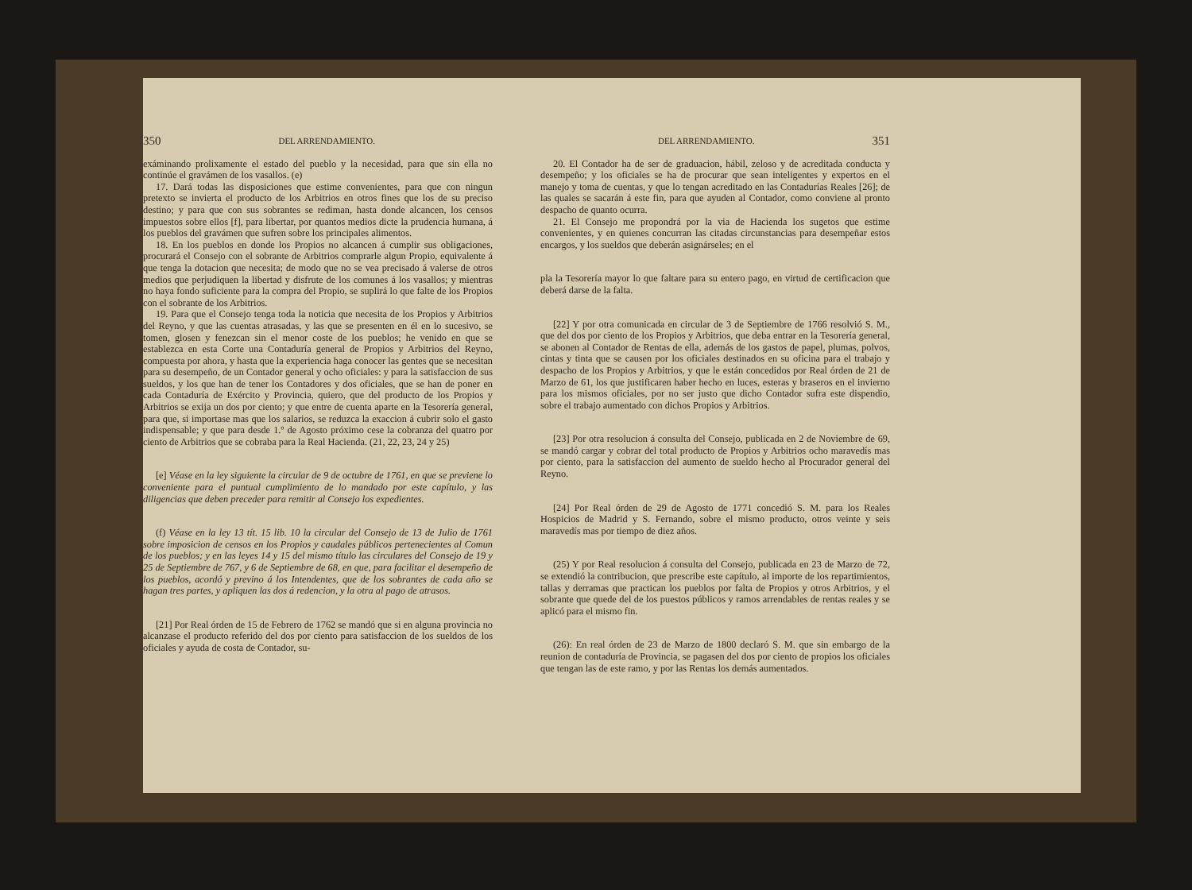350 DEL ARRENDAMIENTO.
exáminando prolixamente el estado del pueblo y la necesidad, para que sin ella no continúe el gravámen de los vasallos. (e)
17. Dará todas las disposiciones que estime convenientes, para que con ningun pretexto se invierta el producto de los Arbitrios en otros fines que los de su preciso destino; y para que con sus sobrantes se rediman, hasta donde alcancen, los censos impuestos sobre ellos [f], para libertar, por quantos medios dicte la prudencia humana, á los pueblos del gravámen que sufren sobre los principales alimentos.
18. En los pueblos en donde los Propios no alcancen á cumplir sus obligaciones, procurará el Consejo con el sobrante de Arbitrios comprarle algun Propio, equivalente á que tenga la dotacion que necesita; de modo que no se vea precisado á valerse de otros medios que perjudiquen la libertad y disfrute de los comunes á los vasallos; y mientras no haya fondo suficiente para la compra del Propio, se suplirá lo que falte de los Propios con el sobrante de los Arbitrios.
19. Para que el Consejo tenga toda la noticia que necesita de los Propios y Arbitrios del Reyno, y que las cuentas atrasadas, y las que se presenten en él en lo sucesivo, se tomen, glosen y fenezcan sin el menor coste de los pueblos; he venido en que se establezca en esta Corte una Contaduría general de Propios y Arbitrios del Reyno, compuesta por ahora, y hasta que la experiencia haga conocer las gentes que se necesitan para su desempeño, de un Contador general y ocho oficiales: y para la satisfaccion de sus sueldos, y los que han de tener los Contadores y dos oficiales, que se han de poner en cada Contaduría de Exército y Provincia, quiero, que del producto de los Propios y Arbitrios se exija un dos por ciento; y que entre de cuenta aparte en la Tesorería general, para que, si importase mas que los salarios, se reduzca la exaccion á cubrir solo el gasto indispensable; y que para desde 1.º de Agosto próximo cese la cobranza del quatro por ciento de Arbitrios que se cobraba para la Real Hacienda. (21, 22, 23, 24 y 25)
[e] Véase en la ley siguiente la circular de 9 de octubre de 1761, en que se previene lo conveniente para el puntual cumplimiento de lo mandado por este capítulo, y las diligencias que deben preceder para remitir al Consejo los expedientes.
(f) Véase en la ley 13 tít. 15 lib. 10 la circular del Consejo de 13 de Julio de 1761 sobre imposicion de censos en los Propios y caudales públicos pertenecientes al Comun de los pueblos; y en las leyes 14 y 15 del mismo título las circulares del Consejo de 19 y 25 de Septiembre de 767, y 6 de Septiembre de 68, en que, para facilitar el desempeño de los pueblos, acordó y previno á los Intendentes, que de los sobrantes de cada año se hagan tres partes, y apliquen las dos á redencion, y la otra al pago de atrasos.
[21] Por Real órden de 15 de Febrero de 1762 se mandó que si en alguna provincia no alcanzase el producto referido del dos por ciento para satisfaccion de los sueldos de los oficiales y ayuda de costa de Contador, su-
DEL ARRENDAMIENTO. 351
20. El Contador ha de ser de graduacion, hábil, zeloso y de acreditada conducta y desempeño; y los oficiales se ha de procurar que sean inteligentes y expertos en el manejo y toma de cuentas, y que lo tengan acreditado en las Contadurías Reales [26]; de las quales se sacarán á este fin, para que ayuden al Contador, como conviene al pronto despacho de quanto ocurra.
21. El Consejo me propondrá por la via de Hacienda los sugetos que estime convenientes, y en quienes concurran las citadas circunstancias para desempeñar estos encargos, y los sueldos que deberán asignárseles; en el
pla la Tesorería mayor lo que faltare para su entero pago, en virtud de certificacion que deberá darse de la falta.
[22] Y por otra comunicada en circular de 3 de Septiembre de 1766 resolvió S. M., que del dos por ciento de los Propios y Arbitrios, que deba entrar en la Tesorería general, se abonen al Contador de Rentas de ella, además de los gastos de papel, plumas, polvos, cintas y tinta que se causen por los oficiales destinados en su oficina para el trabajo y despacho de los Propios y Arbitrios, y que le están concedidos por Real órden de 21 de Marzo de 61, los que justificaren haber hecho en luces, esteras y braseros en el invierno para los mismos oficiales, por no ser justo que dicho Contador sufra este dispendio, sobre el trabajo aumentado con dichos Propios y Arbitrios.
[23] Por otra resolucion á consulta del Consejo, publicada en 2 de Noviembre de 69, se mandó cargar y cobrar del total producto de Propios y Arbitrios ocho maravedís mas por ciento, para la satisfaccion del aumento de sueldo hecho al Procurador general del Reyno.
[24] Por Real órden de 29 de Agosto de 1771 concedió S. M. para los Reales Hospicios de Madrid y S. Fernando, sobre el mismo producto, otros veinte y seis maravedís mas por tiempo de diez años.
(25) Y por Real resolucion á consulta del Consejo, publicada en 23 de Marzo de 72, se extendió la contribucion, que prescribe este capítulo, al importe de los repartimientos, tallas y derramas que practican los pueblos por falta de Propios y otros Arbitrios, y el sobrante que quede del de los puestos públicos y ramos arrendables de rentas reales y se aplicó para el mismo fin.
(26): En real órden de 23 de Marzo de 1800 declaró S. M. que sin embargo de la reunion de contaduría de Provincia, se pagasen del dos por ciento de propios los oficiales que tengan las de este ramo, y por las Rentas los demás aumentados.